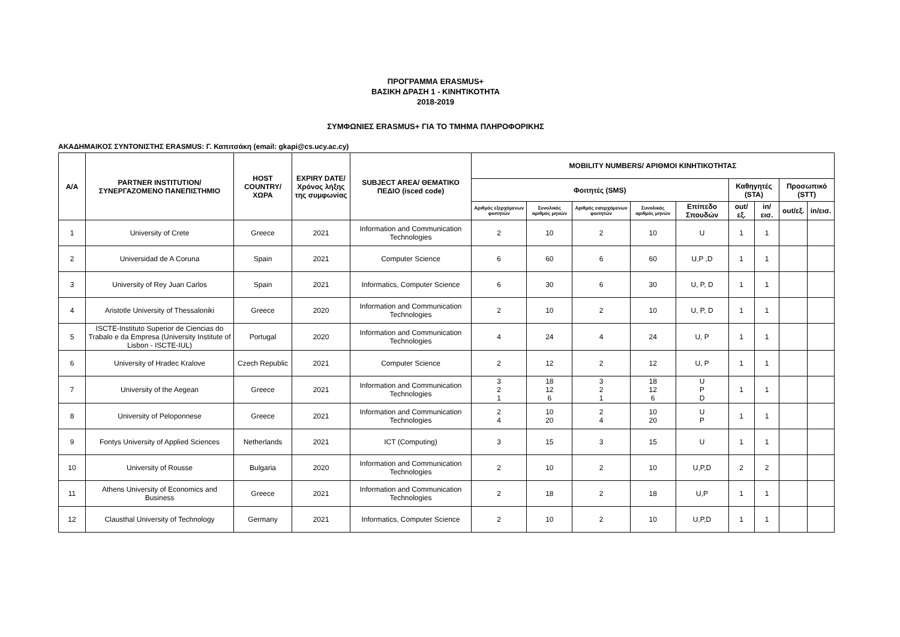ΠΡΟΓΡΑΜΜΑ ERASMUS+
ΒΑΣΙΚΗ ΔΡΑΣΗ 1 - ΚΙΝΗΤΙΚΟΤΗΤΑ
2018-2019
ΣΥΜΦΩΝΙΕΣ ERASMUS+ ΓΙΑ ΤΟ ΤΜΗΜΑ ΠΛΗΡΟΦΟΡΙΚΗΣ
ΑΚΑΔΗΜΑΙΚΟΣ ΣΥΝΤΟΝΙΣΤΗΣ ERASMUS: Γ. Καπιτσάκη (email: gkapi@cs.ucy.ac.cy)
| A/A | PARTNER INSTITUTION/ ΣΥΝΕΡΓΑΖΟΜΕΝΟ ΠΑΝΕΠΙΣΤΗΜΙΟ | HOST COUNTRY/ ΧΩΡΑ | EXPIRY DATE/ Χρόνος λήξης της συμφωνίας | SUBJECT AREA/ ΘΕΜΑΤΙΚΟ ΠΕΔΙΟ (isced code) | MOBILITY NUMBERS/ ΑΡΙΘΜΟΙ ΚΙΝΗΤΙΚΟΤΗΤΑΣ | | | | | | | | |
| --- | --- | --- | --- | --- | --- | --- | --- | --- | --- | --- | --- | --- | --- |
| | | | | | Φοιτητές (SMS) | | | | | Καθηγητές (STA) | | Προσωπικό (STT) | |
| | | | | | Αριθμός εξερχόμενων φοιτητών | Συνολικός αριθμός μηνών | Αριθμός εισερχόμενων φοιτητών | Συνολικός αριθμός μηνών | Επίπεδο Σπουδών | out/εξ. | in/εισ. | out/εξ. | in/εισ. |
| 1 | University of Crete | Greece | 2021 | Information and Communication Technologies | 2 | 10 | 2 | 10 | U | 1 | 1 | | |
| 2 | Universidad de A Coruna | Spain | 2021 | Computer Science | 6 | 60 | 6 | 60 | U,P ,D | 1 | 1 | | |
| 3 | University of Rey Juan Carlos | Spain | 2021 | Informatics, Computer Science | 6 | 30 | 6 | 30 | U, P, D | 1 | 1 | | |
| 4 | Aristotle University of Thessaloniki | Greece | 2020 | Information and Communication Technologies | 2 | 10 | 2 | 10 | U, P, D | 1 | 1 | | |
| 5 | ISCTE-Instituto Superior de Ciencias do Trabalo e da Empresa (University Institute of Lisbon - ISCTE-IUL) | Portugal | 2020 | Information and Communication Technologies | 4 | 24 | 4 | 24 | U, P | 1 | 1 | | |
| 6 | University of Hradec Kralove | Czech Republic | 2021 | Computer Science | 2 | 12 | 2 | 12 | U, P | 1 | 1 | | |
| 7 | University of the Aegean | Greece | 2021 | Information and Communication Technologies | 3 2 1 | 18 12 6 | 3 2 1 | 18 12 6 | U P D | 1 | 1 | | |
| 8 | University of Peloponnese | Greece | 2021 | Information and Communication Technologies | 2 4 | 10 20 | 2 4 | 10 20 | U P | 1 | 1 | | |
| 9 | Fontys University of Applied Sciences | Netherlands | 2021 | ICT (Computing) | 3 | 15 | 3 | 15 | U | 1 | 1 | | |
| 10 | University of Rousse | Bulgaria | 2020 | Information and Communication Technologies | 2 | 10 | 2 | 10 | U,P,D | 2 | 2 | | |
| 11 | Athens University of Economics and Business | Greece | 2021 | Information and Communication Technologies | 2 | 18 | 2 | 18 | U,P | 1 | 1 | | |
| 12 | Clausthal University of Technology | Germany | 2021 | Informatics, Computer Science | 2 | 10 | 2 | 10 | U,P,D | 1 | 1 | | |